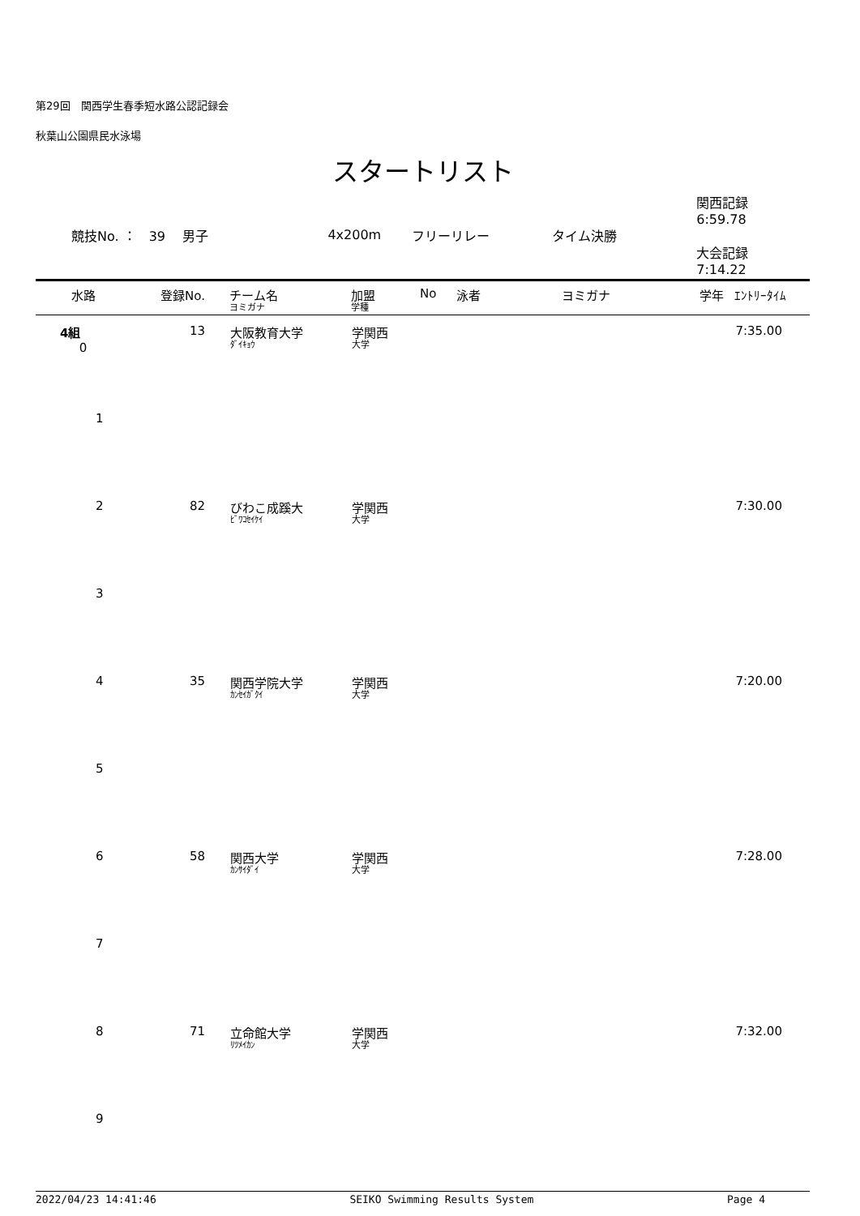第29回　関西学生春季短水路公認記録会
秋葉山公園県民水泳場
スタートリスト
競技No. ：　39　 男子 4x200m フリーリレー タイム決勝 関西記録　6:59.78
大会記録　7:14.22
| 水路 | 登録No. | チーム名 ヨミガナ | 加盟 学種 | No | 泳者 | ヨミガナ | 学年 | ｴﾝﾄﾘｰﾀｲﾑ |
| --- | --- | --- | --- | --- | --- | --- | --- | --- |
| 4組 0 | 13 | 大阪教育大学 ﾀﾞｲｷｮｳ | 学関西 大学 | | | | | 7:35.00 |
| 1 | | | | | | | | |
| 2 | 82 | びわこ成蹊大 ﾋﾞﾜｺｾｲｹｲ | 学関西 大学 | | | | | 7:30.00 |
| 3 | | | | | | | | |
| 4 | 35 | 関西学院大学 ｶﾝｾｲｶﾞｸｲ | 学関西 大学 | | | | | 7:20.00 |
| 5 | | | | | | | | |
| 6 | 58 | 関西大学 ｶﾝｻｲﾀﾞｲ | 学関西 大学 | | | | | 7:28.00 |
| 7 | | | | | | | | |
| 8 | 71 | 立命館大学 ﾘﾂﾒｲｶﾝ | 学関西 大学 | | | | | 7:32.00 |
| 9 | | | | | | | | |
2022/04/23 14:41:46 SEIKO Swimming Results System Page 4